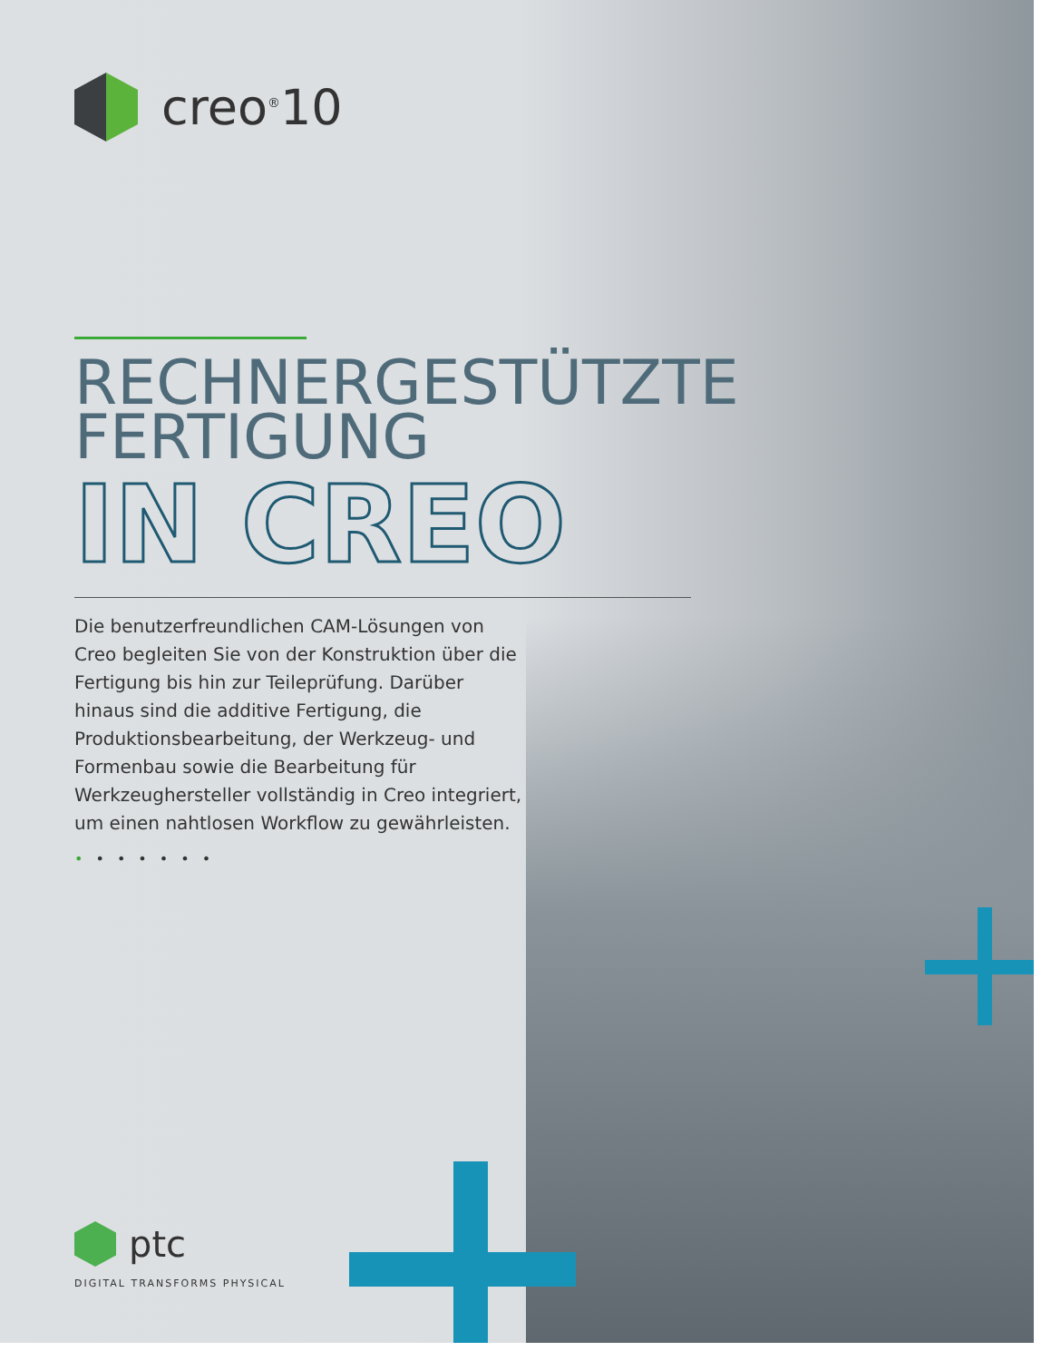creo<sup>®</sup>10
RECHNERGESTÜTZTE
FERTIGUNG
IN CREO
Die benutzerfreundlichen CAM-Lösungen von Creo begleiten Sie von der Konstruktion über die Fertigung bis hin zur Teileprüfung. Darüber hinaus sind die additive Fertigung, die Produktionsbearbeitung, der Werkzeug- und Formenbau sowie die Bearbeitung für Werkzeughersteller vollständig in Creo integriert, um einen nahtlosen Workflow zu gewährleisten.
•••••••
ptc
DIGITAL TRANSFORMS PHYSICAL